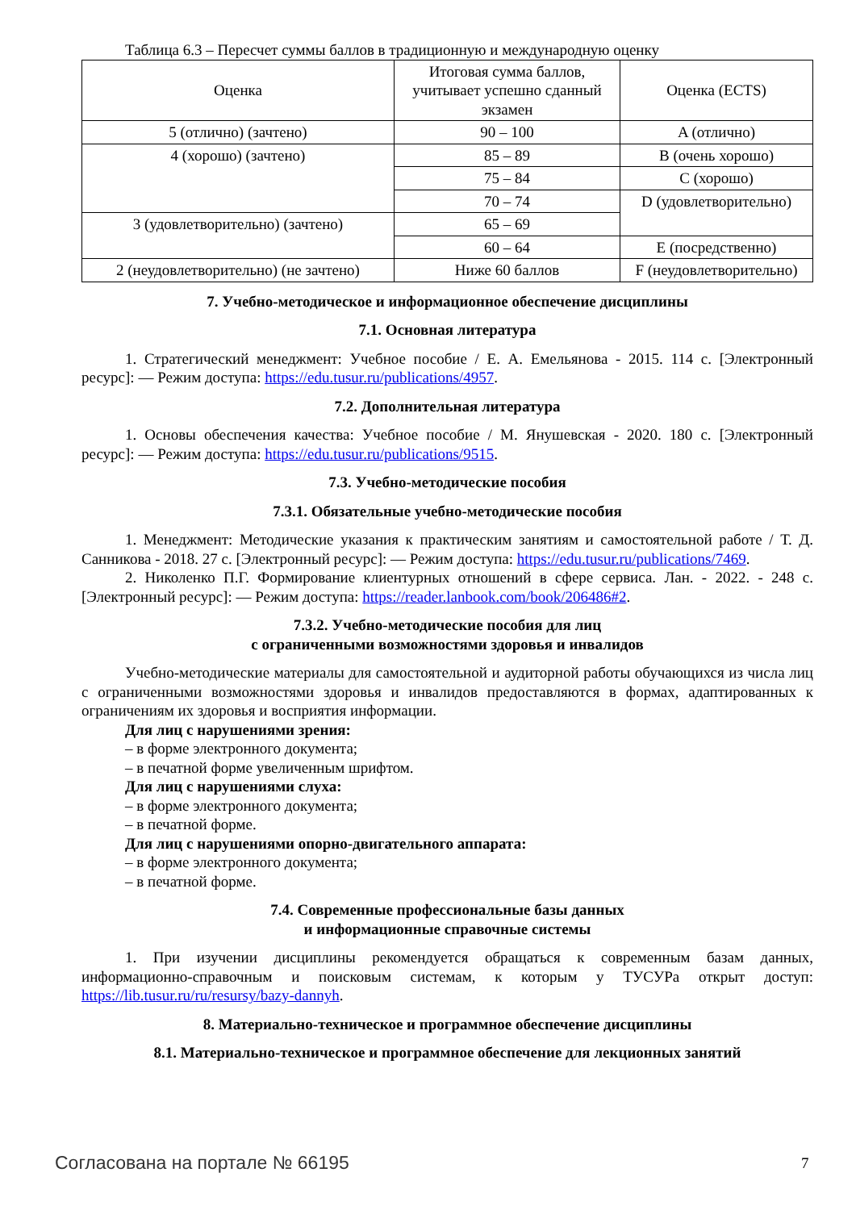Таблица 6.3 – Пересчет суммы баллов в традиционную и международную оценку
| Оценка | Итоговая сумма баллов, учитывает успешно сданный экзамен | Оценка (ECTS) |
| 5 (отлично) (зачтено) | 90 – 100 | A (отлично) |
| 4 (хорошо) (зачтено) | 85 – 89 | B (очень хорошо) |
| | 75 – 84 | C (хорошо) |
| | 70 – 74 | D (удовлетворительно) |
| 3 (удовлетворительно) (зачтено) | 65 – 69 | |
| | 60 – 64 | E (посредственно) |
| 2 (неудовлетворительно) (не зачтено) | Ниже 60 баллов | F (неудовлетворительно) |
7. Учебно-методическое и информационное обеспечение дисциплины
7.1. Основная литература
1. Стратегический менеджмент: Учебное пособие / Е. А. Емельянова - 2015. 114 с. [Электронный ресурс]: — Режим доступа: https://edu.tusur.ru/publications/4957.
7.2. Дополнительная литература
1. Основы обеспечения качества: Учебное пособие / М. Янушевская - 2020. 180 с. [Электронный ресурс]: — Режим доступа: https://edu.tusur.ru/publications/9515.
7.3. Учебно-методические пособия
7.3.1. Обязательные учебно-методические пособия
1. Менеджмент: Методические указания к практическим занятиям и самостоятельной работе / Т. Д. Санникова - 2018. 27 с. [Электронный ресурс]: — Режим доступа: https://edu.tusur.ru/publications/7469.
2. Николенко П.Г. Формирование клиентурных отношений в сфере сервиса. Лан. - 2022. - 248 с. [Электронный ресурс]: — Режим доступа: https://reader.lanbook.com/book/206486#2.
7.3.2. Учебно-методические пособия для лиц
с ограниченными возможностями здоровья и инвалидов
Учебно-методические материалы для самостоятельной и аудиторной работы обучающихся из числа лиц с ограниченными возможностями здоровья и инвалидов предоставляются в формах, адаптированных к ограничениям их здоровья и восприятия информации.
Для лиц с нарушениями зрения:
– в форме электронного документа;
– в печатной форме увеличенным шрифтом.
Для лиц с нарушениями слуха:
– в форме электронного документа;
– в печатной форме.
Для лиц с нарушениями опорно-двигательного аппарата:
– в форме электронного документа;
– в печатной форме.
7.4. Современные профессиональные базы данных
и информационные справочные системы
1. При изучении дисциплины рекомендуется обращаться к современным базам данных, информационно-справочным и поисковым системам, к которым у ТУСУРа открыт доступ: https://lib.tusur.ru/ru/resursy/bazy-dannyh.
8. Материально-техническое и программное обеспечение дисциплины
8.1. Материально-техническое и программное обеспечение для лекционных занятий
Согласована на портале № 66195 7